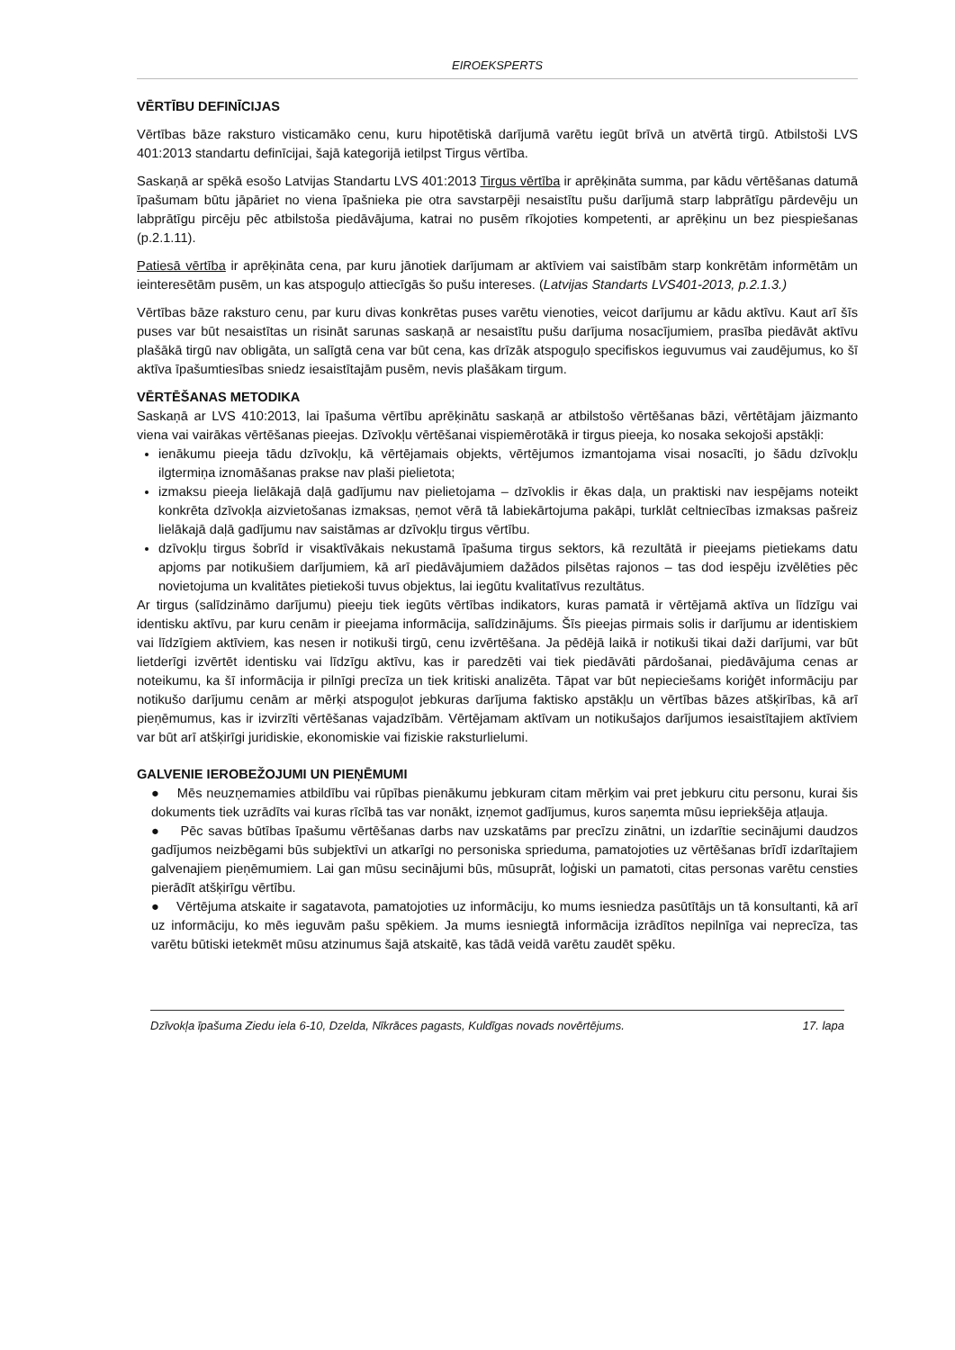EIROEKSPERTS
VĒRTĪBU DEFINĪCIJAS
Vērtības bāze raksturo visticamāko cenu, kuru hipotētiskā darījumā varētu iegūt brīvā un atvērtā tirgū. Atbilstoši LVS 401:2013 standartu definīcijai, šajā kategorijā ietilpst Tirgus vērtība.
Saskaņā ar spēkā esošo Latvijas Standartu LVS 401:2013 Tirgus vērtība ir aprēķināta summa, par kādu vērtēšanas datumā īpašumam būtu jāpāriet no viena īpašnieka pie otra savstarpēji nesaistītu pušu darījumā starp labprātīgu pārdevēju un labprātīgu pircēju pēc atbilstoša piedāvājuma, katrai no pusēm rīkojoties kompetenti, ar aprēķinu un bez piespiešanas (p.2.1.11).
Patiesā vērtība ir aprēķināta cena, par kuru jānotiek darījumam ar aktīviem vai saistībām starp konkrētām informētām un ieinteresētām pusēm, un kas atspoguļo attiecīgās šo pušu intereses. (Latvijas Standarts LVS401-2013, p.2.1.3.)
Vērtības bāze raksturo cenu, par kuru divas konkrētas puses varētu vienoties, veicot darījumu ar kādu aktīvu. Kaut arī šīs puses var būt nesaistītas un risināt sarunas saskaņā ar nesaistītu pušu darījuma nosacījumiem, prasība piedāvāt aktīvu plašākā tirgū nav obligāta, un salīgtā cena var būt cena, kas drīzāk atspoguļo specifiskos ieguvumus vai zaudējumus, ko šī aktīva īpašumtiesības sniedz iesaistītajām pusēm, nevis plašākam tirgum.
VĒRTĒŠANAS METODIKA
Saskaņā ar LVS 410:2013, lai īpašuma vērtību aprēķinātu saskaņā ar atbilstošo vērtēšanas bāzi, vērtētājam jāizmanto viena vai vairākas vērtēšanas pieejas. Dzīvokļu vērtēšanai vispiemērotākā ir tirgus pieeja, ko nosaka sekojoši apstākļi:
ienākumu pieeja tādu dzīvokļu, kā vērtējamais objekts, vērtējumos izmantojama visai nosacīti, jo šādu dzīvokļu ilgtermiņa iznomāšanas prakse nav plaši pielietota;
izmaksu pieeja lielākajā daļā gadījumu nav pielietojama – dzīvoklis ir ēkas daļa, un praktiski nav iespējams noteikt konkrēta dzīvokļa aizvietošanas izmaksas, ņemot vērā tā labiekārtojuma pakāpi, turklāt celtniecības izmaksas pašreiz lielākajā daļā gadījumu nav saistāmas ar dzīvokļu tirgus vērtību.
dzīvokļu tirgus šobrīd ir visaktīvākais nekustamā īpašuma tirgus sektors, kā rezultātā ir pieejams pietiekams datu apjoms par notikušiem darījumiem, kā arī piedāvājumiem dažādos pilsētas rajonos – tas dod iespēju izvēlēties pēc novietojuma un kvalitātes pietiekoši tuvus objektus, lai iegūtu kvalitatīvus rezultātus.
Ar tirgus (salīdzināmo darījumu) pieeju tiek iegūts vērtības indikators, kuras pamatā ir vērtējamā aktīva un līdzīgu vai identisku aktīvu, par kuru cenām ir pieejama informācija, salīdzinājums. Šīs pieejas pirmais solis ir darījumu ar identiskiem vai līdzīgiem aktīviem, kas nesen ir notikuši tirgū, cenu izvērtēšana. Ja pēdējā laikā ir notikuši tikai daži darījumi, var būt lietderīgi izvērtēt identisku vai līdzīgu aktīvu, kas ir paredzēti vai tiek piedāvāti pārdošanai, piedāvājuma cenas ar noteikumu, ka šī informācija ir pilnīgi precīza un tiek kritiski analizēta. Tāpat var būt nepieciešams koriģēt informāciju par notikušo darījumu cenām ar mērķi atspoguļot jebkuras darījuma faktisko apstākļu un vērtības bāzes atšķirības, kā arī pieņēmumus, kas ir izvirzīti vērtēšanas vajadzībām. Vērtējamam aktīvam un notikušajos darījumos iesaistītajiem aktīviem var būt arī atšķirīgi juridiskie, ekonomiskie vai fiziskie raksturlielumi.
GALVENIE IEROBEŽOJUMI UN PIEŅĒMUMI
● Mēs neuzņemamies atbildību vai rūpības pienākumu jebkuram citam mērķim vai pret jebkuru citu personu, kurai šis dokuments tiek uzrādīts vai kuras rīcībā tas var nonākt, izņemot gadījumus, kuros saņemta mūsu iepriekšēja atļauja.
● Pēc savas būtības īpašumu vērtēšanas darbs nav uzskatāms par precīzu zinātni, un izdarītie secinājumi daudzos gadījumos neizbēgami būs subjektīvi un atkarīgi no personiska sprieduma, pamatojoties uz vērtēšanas brīdī izdarītajiem galvenajiem pieņēmumiem. Lai gan mūsu secinājumi būs, mūsuprāt, loģiski un pamatoti, citas personas varētu censties pierādīt atšķirīgu vērtību.
● Vērtējuma atskaite ir sagatavota, pamatojoties uz informāciju, ko mums iesniedza pasūtītājs un tā konsultanti, kā arī uz informāciju, ko mēs ieguvām pašu spēkiem. Ja mums iesniegtā informācija izrādītos nepilnīga vai neprecīza, tas varētu būtiski ietekmēt mūsu atzinumus šajā atskaitē, kas tādā veidā varētu zaudēt spēku.
Dzīvokļa īpašuma Ziedu iela 6-10, Dzelda, Nīkrāces pagasts, Kuldīgas novads novērtējums. 17. lapa